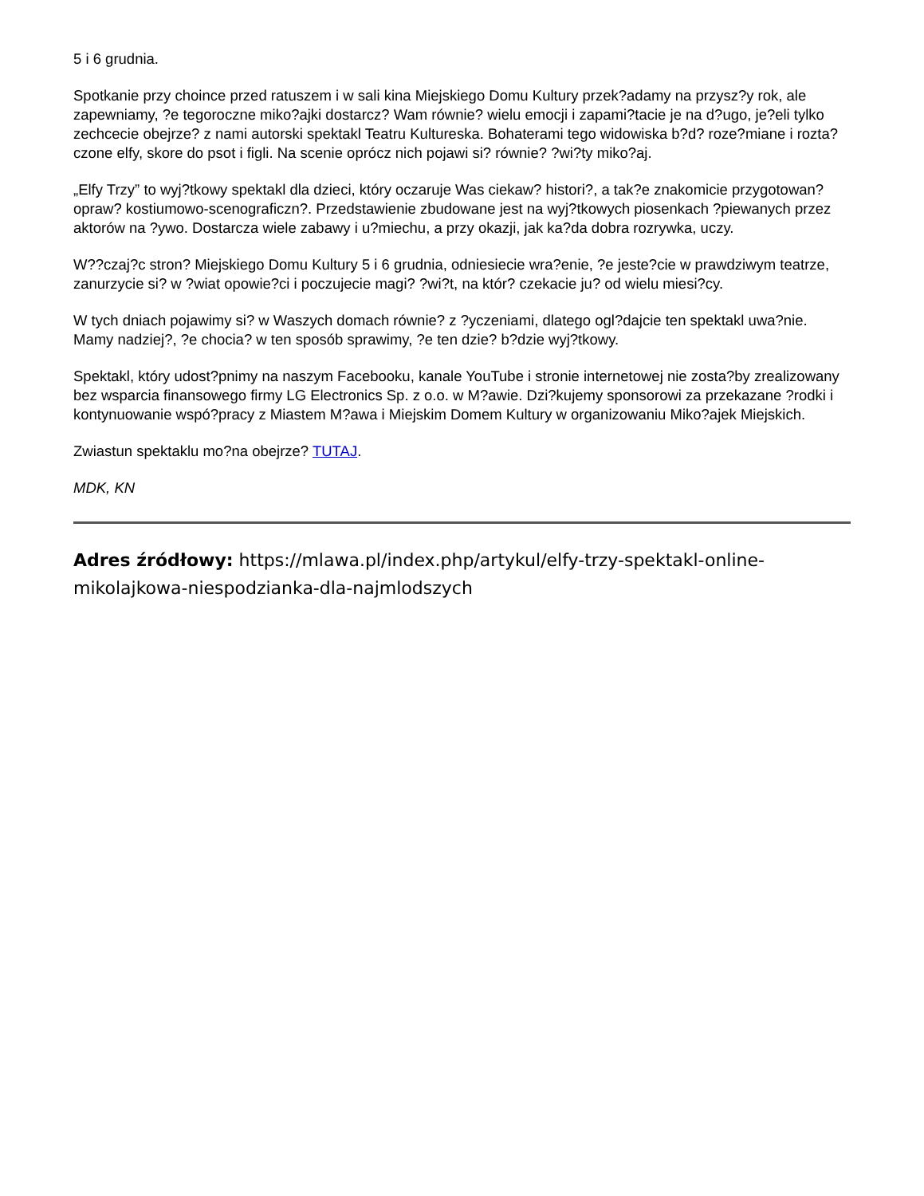5 i 6 grudnia.
Spotkanie przy choince przed ratuszem i w sali kina Miejskiego Domu Kultury przek?adamy na przysz?y rok, ale zapewniamy, ?e tegoroczne miko?ajki dostarcz? Wam równie? wielu emocji i zapami?tacie je na d?ugo, je?eli tylko zechcecie obejrze? z nami autorski spektakl Teatru Kultureska. Bohaterami tego widowiska b?d? roze?miane i rozta?czone elfy, skore do psot i figli. Na scenie oprócz nich pojawi si? równie? ?wi?ty miko?aj.
„Elfy Trzy” to wyj?tkowy spektakl dla dzieci, który oczaruje Was ciekaw? histori?, a tak?e znakomicie przygotowan? opraw? kostiumowo-scenograficzn?. Przedstawienie zbudowane jest na wyj?tkowych piosenkach ?piewanych przez aktorów na ?ywo. Dostarcza wiele zabawy i u?miechu, a przy okazji, jak ka?da dobra rozrywka, uczy.
W??czaj?c stron? Miejskiego Domu Kultury 5 i 6 grudnia, odniesiecie wra?enie, ?e jeste?cie w prawdziwym teatrze, zanurzycie si? w ?wiat opowie?ci i poczujecie magi? ?wi?t, na któr? czekacie ju? od wielu miesi?cy.
W tych dniach pojawimy si? w Waszych domach równie? z ?yczeniami, dlatego ogl?dajcie ten spektakl uwa?nie. Mamy nadziej?, ?e chocia? w ten sposób sprawimy, ?e ten dzie? b?dzie wyj?tkowy.
Spektakl, który udost?pnimy na naszym Facebooku, kanale YouTube i stronie internetowej nie zosta?by zrealizowany bez wsparcia finansowego firmy LG Electronics Sp. z o.o. w M?awie. Dzi?kujemy sponsorowi za przekazane ?rodki i kontynuowanie wspó?pracy z Miastem M?awa i Miejskim Domem Kultury w organizowaniu Miko?ajek Miejskich.
Zwiastun spektaklu mo?na obejrze? TUTAJ.
MDK, KN
Adres źródłowy: https://mlawa.pl/index.php/artykul/elfy-trzy-spektakl-online-mikolajkowa-niespodzianka-dla-najmlodszych